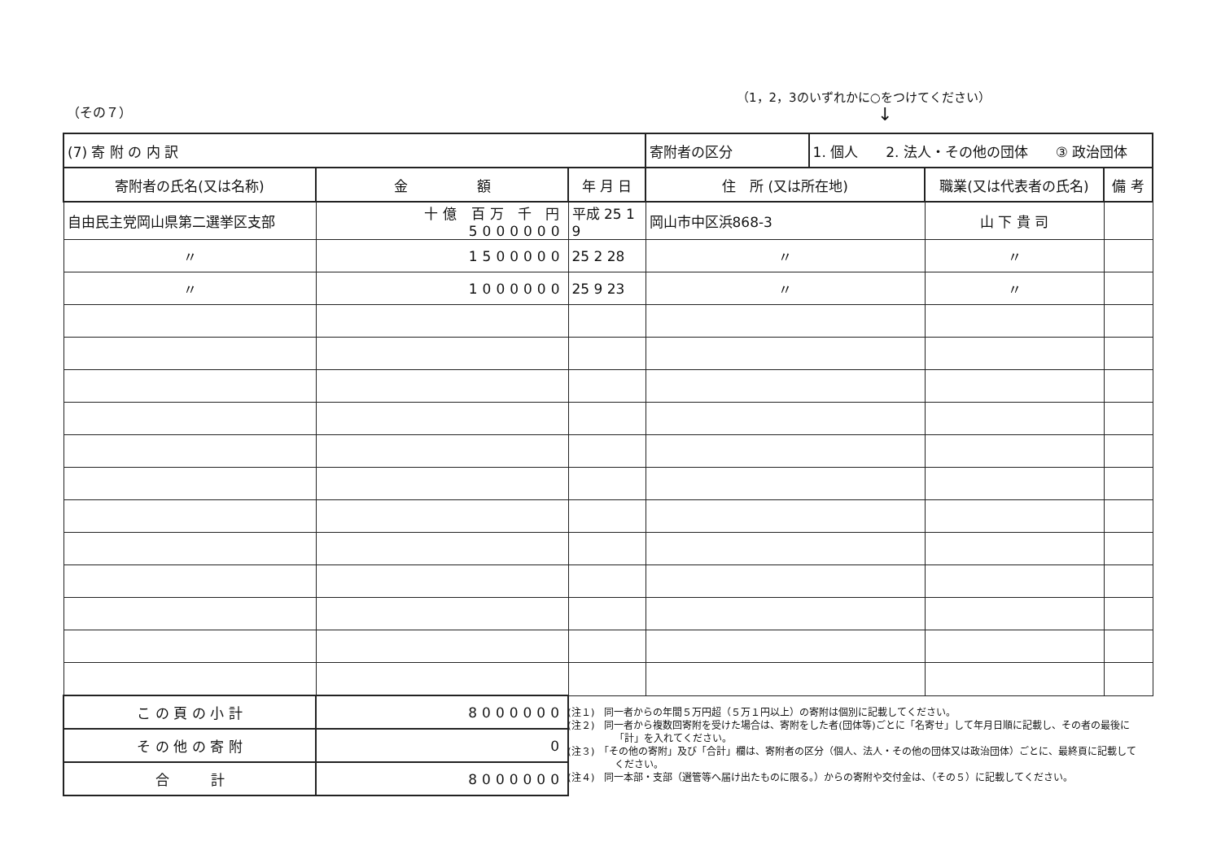（その７）
（1，2，3のいずれかに○をつけてください）
↓
| (7) 寄 附 の 内 訳 | | | 寄附者の区分 | 1. 個人 2. 法人・その他の団体 ③ 政治団体 | | |
| 寄附者の氏名(又は名称) | 金 額 | 年 月 日 | 住 所 (又は所在地) | | 職業(又は代表者の氏名) | 備 考 |
| 自由民主党岡山県第二選挙区支部 | 十億 百万 千 円 5000000 | 平成 25 1 9 | 岡山市中区浜868-3 | | 山 下 貴 司 | |
| 〃 | 1500000 | 25 2 28 | 〃 | | 〃 | |
| 〃 | 1000000 | 25 9 23 | 〃 | | 〃 | |
| こ の 頁 の 小 計 | 8000000 | | | | | |
| そ の 他 の 寄 附 | 0 | | | | | |
| 合 計 | 8000000 | | | | | |
(注１)　同一者からの年間５万円超（５万１円以上）の寄附は個別に記載してください。
(注２)　同一者から複数回寄附を受けた場合は、寄附をした者(団体等)ごとに「名寄せ」して年月日順に記載し、その者の最後に「計」を入れてください。
(注３)　「その他の寄附」及び「合計」欄は、寄附者の区分（個人、法人・その他の団体又は政治団体）ごとに、最終頁に記載してください。
(注４)　同一本部・支部（選管等へ届け出たものに限る。）からの寄附や交付金は、（その５）に記載してください。